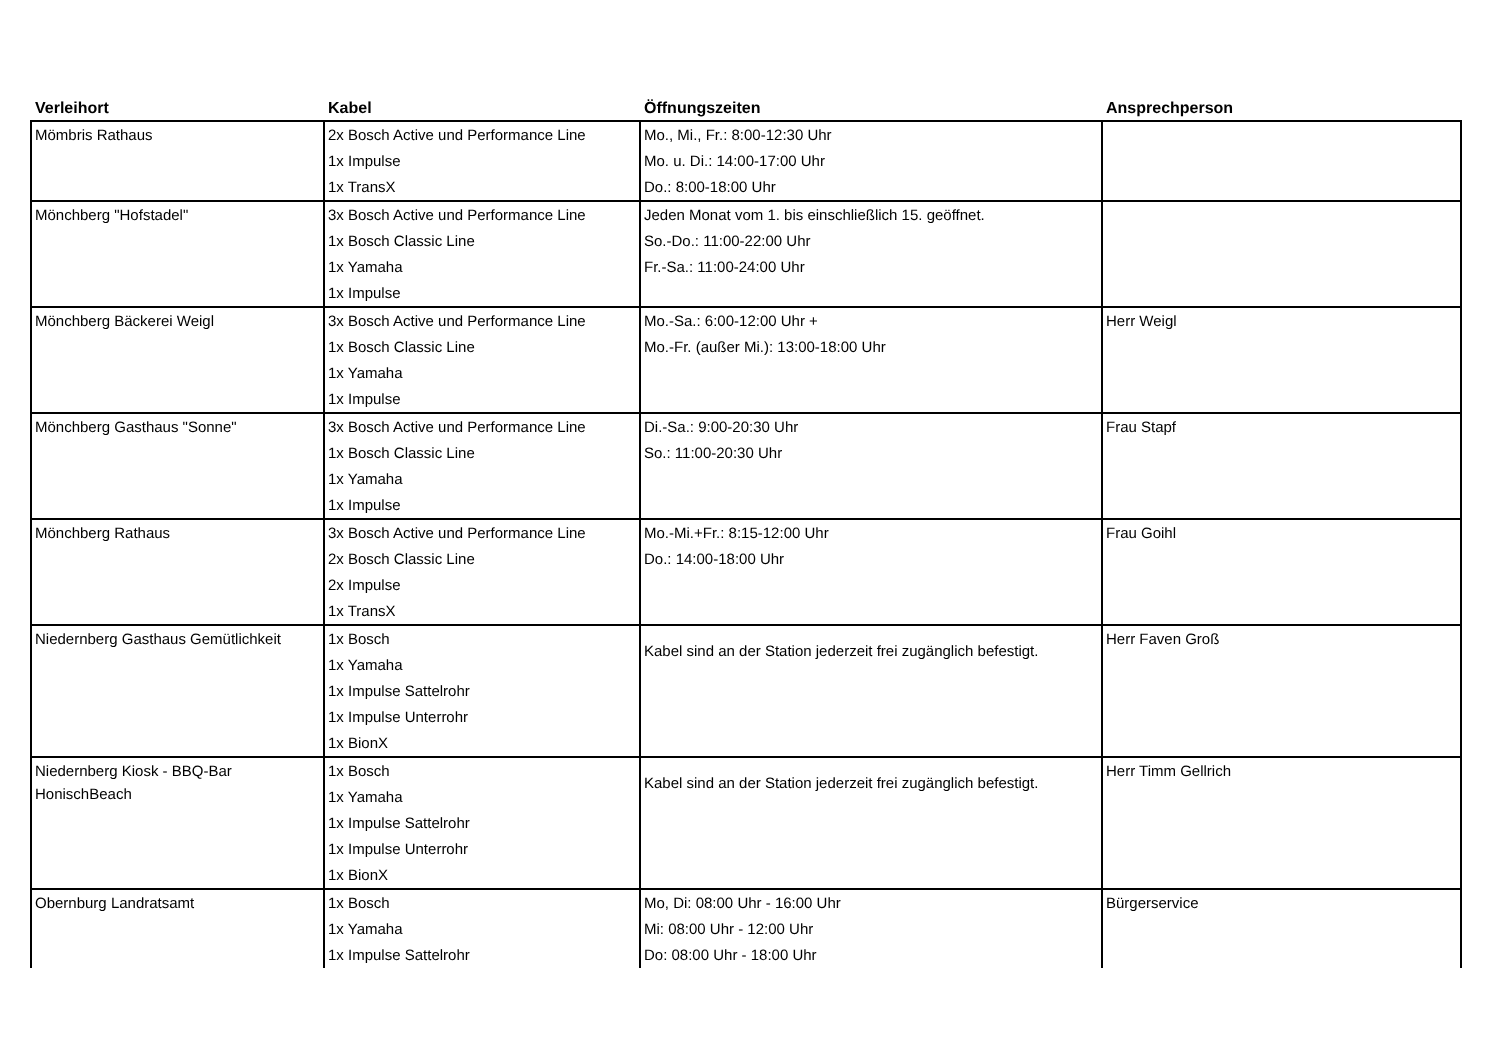| Verleihort | Kabel | Öffnungszeiten | Ansprechperson |
| --- | --- | --- | --- |
| Mömbris Rathaus | 2x Bosch Active und Performance Line 1x Impulse 1x TransX | Mo., Mi., Fr.: 8:00-12:30 Uhr Mo. u. Di.: 14:00-17:00 Uhr Do.: 8:00-18:00 Uhr | |
| Mönchberg "Hofstadel" | 3x Bosch Active und Performance Line 1x Bosch Classic Line 1x Yamaha 1x Impulse | Jeden Monat vom 1. bis einschließlich 15. geöffnet. So.-Do.: 11:00-22:00 Uhr Fr.-Sa.: 11:00-24:00 Uhr | |
| Mönchberg Bäckerei Weigl | 3x Bosch Active und Performance Line 1x Bosch Classic Line 1x Yamaha 1x Impulse | Mo.-Sa.: 6:00-12:00 Uhr + Mo.-Fr. (außer Mi.): 13:00-18:00 Uhr | Herr Weigl |
| Mönchberg Gasthaus "Sonne" | 3x Bosch Active und Performance Line 1x Bosch Classic Line 1x Yamaha 1x Impulse | Di.-Sa.: 9:00-20:30 Uhr So.: 11:00-20:30 Uhr | Frau Stapf |
| Mönchberg Rathaus | 3x Bosch Active und Performance Line 2x Bosch Classic Line 2x Impulse 1x TransX | Mo.-Mi.+Fr.: 8:15-12:00 Uhr Do.: 14:00-18:00 Uhr | Frau Goihl |
| Niedernberg Gasthaus Gemütlichkeit | 1x Bosch 1x Yamaha 1x Impulse Sattelrohr 1x Impulse Unterrohr 1x BionX | Kabel sind an der Station jederzeit frei zugänglich befestigt. | Herr Faven Groß |
| Niedernberg Kiosk - BBQ-Bar HonischBeach | 1x Bosch 1x Yamaha 1x Impulse Sattelrohr 1x Impulse Unterrohr 1x BionX | Kabel sind an der Station jederzeit frei zugänglich befestigt. | Herr Timm Gellrich |
| Obernburg Landratsamt | 1x Bosch 1x Yamaha 1x Impulse Sattelrohr | Mo, Di: 08:00 Uhr - 16:00 Uhr Mi: 08:00 Uhr - 12:00 Uhr Do: 08:00 Uhr - 18:00 Uhr | Bürgerservice |